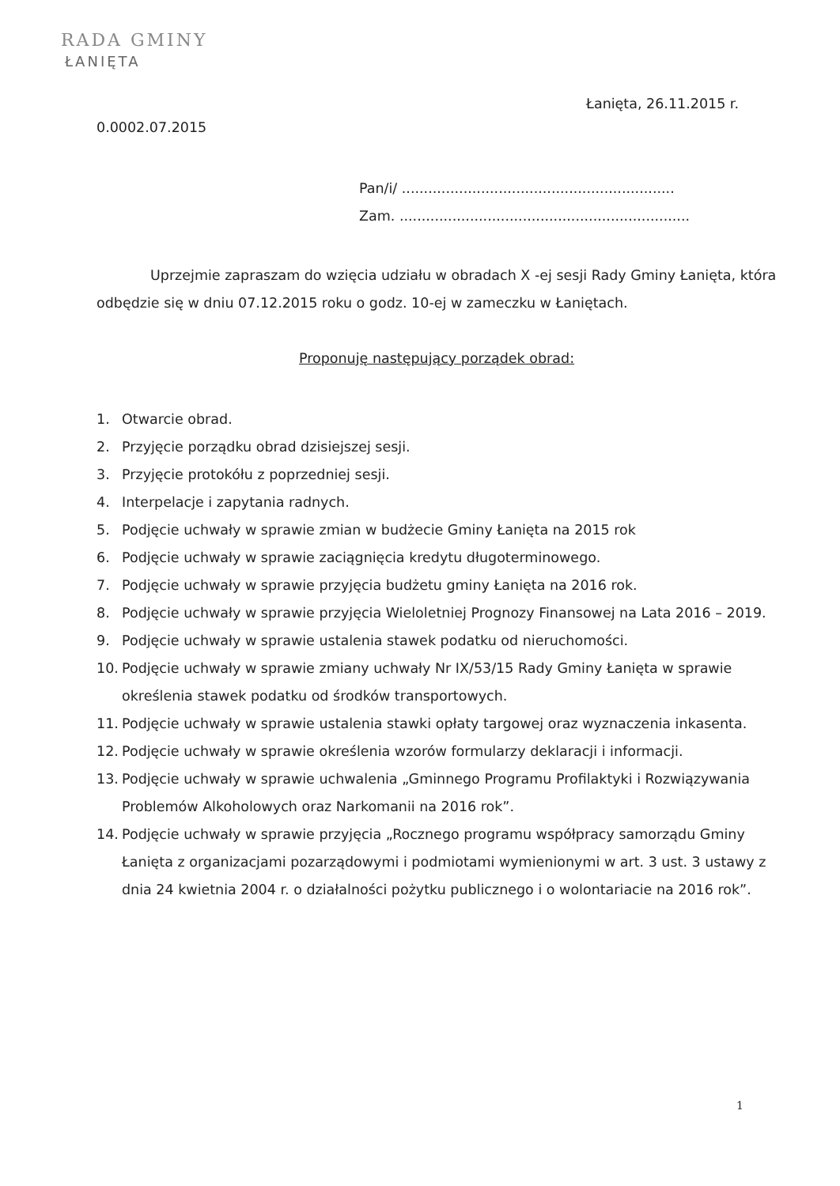RADA GMINY
ŁANIĘTA
Łanięta, 26.11.2015 r.
0.0002.07.2015
Pan/i/ ..............................................................
Zam. ..................................................................
Uprzejmie zapraszam do wzięcia udziału w obradach X -ej sesji Rady Gminy Łanięta, która odbędzie się w dniu 07.12.2015 roku o godz. 10-ej w zameczku w Łaniętach.
Proponuję następujący porządek obrad:
1. Otwarcie obrad.
2. Przyjęcie porządku obrad dzisiejszej sesji.
3. Przyjęcie protokółu z poprzedniej sesji.
4. Interpelacje i zapytania radnych.
5. Podjęcie uchwały w sprawie zmian w budżecie Gminy Łanięta na 2015 rok
6. Podjęcie uchwały w sprawie zaciągnięcia kredytu długoterminowego.
7. Podjęcie uchwały w sprawie przyjęcia budżetu gminy Łanięta na 2016 rok.
8. Podjęcie uchwały w sprawie przyjęcia Wieloletniej Prognozy Finansowej na Lata 2016 – 2019.
9. Podjęcie uchwały w sprawie ustalenia stawek podatku od nieruchomości.
10. Podjęcie uchwały w sprawie zmiany uchwały Nr IX/53/15 Rady Gminy Łanięta w sprawie określenia stawek podatku od środków transportowych.
11. Podjęcie uchwały w sprawie ustalenia stawki opłaty targowej oraz wyznaczenia inkasenta.
12. Podjęcie uchwały w sprawie określenia wzorów formularzy deklaracji i informacji.
13. Podjęcie uchwały w sprawie uchwalenia „Gminnego Programu Profilaktyki i Rozwiązywania Problemów Alkoholowych oraz Narkomanii na 2016 rok”.
14. Podjęcie uchwały w sprawie przyjęcia „Rocznego programu współpracy samorządu Gminy Łanięta z organizacjami pozarządowymi i podmiotami wymienionymi w art. 3 ust. 3 ustawy z dnia 24 kwietnia 2004 r. o działalności pożytku publicznego i o wolontariacie na 2016 rok”.
1